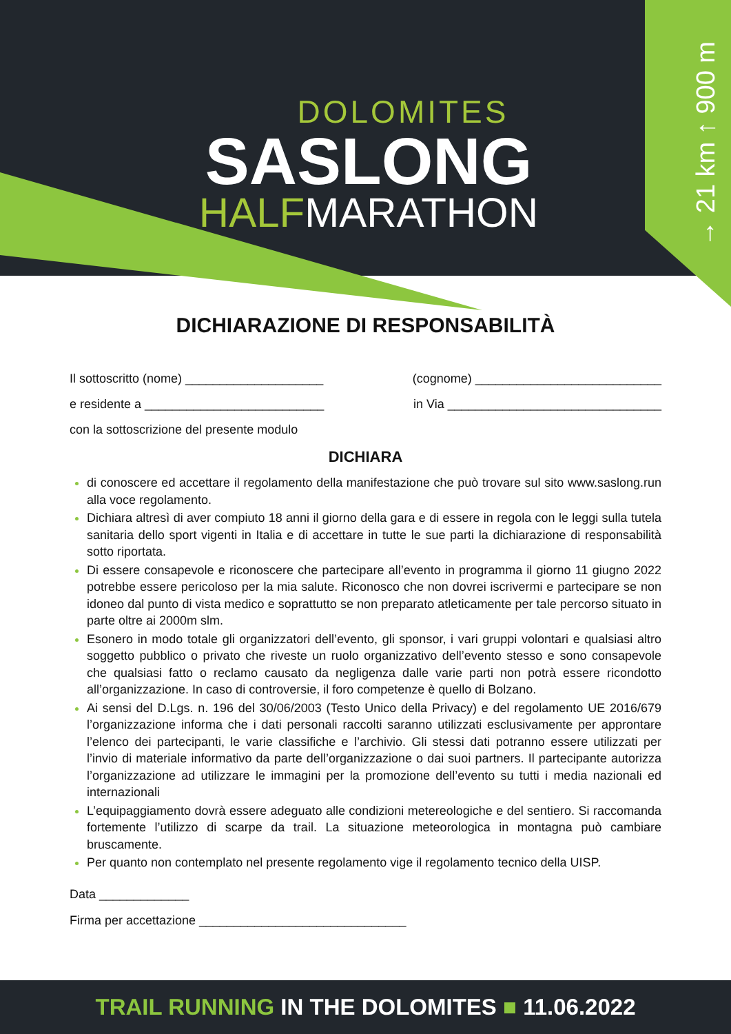→ 21 km ↑ 900 m
DOLOMITES
SASLONG
HALFMARATHON
DICHIARAZIONE DI RESPONSABILITÀ
Il sottoscritto (nome) ____________________ (cognome) ___________________________
e residente a __________________________ in Via _______________________________
con la sottoscrizione del presente modulo
DICHIARA
di conoscere ed accettare il regolamento della manifestazione che può trovare sul sito www.saslong.run alla voce regolamento.
Dichiara altresì di aver compiuto 18 anni il giorno della gara e di essere in regola con le leggi sulla tutela sanitaria dello sport vigenti in Italia e di accettare in tutte le sue parti la dichiarazione di responsabilità sotto riportata.
Di essere consapevole e riconoscere che partecipare all’evento in programma il giorno 11 giugno 2022 potrebbe essere pericoloso per la mia salute. Riconosco che non dovrei iscrivermi e partecipare se non idoneo dal punto di vista medico e soprattutto se non preparato atleticamente per tale percorso situato in parte oltre ai 2000m slm.
Esonero in modo totale gli organizzatori dell’evento, gli sponsor, i vari gruppi volontari e qualsiasi altro soggetto pubblico o privato che riveste un ruolo organizzativo dell’evento stesso e sono consapevole che qualsiasi fatto o reclamo causato da negligenza dalle varie parti non potrà essere ricondotto all’organizzazione. In caso di controversie, il foro competenze è quello di Bolzano.
Ai sensi del D.Lgs. n. 196 del 30/06/2003 (Testo Unico della Privacy) e del regolamento UE 2016/679 l’organizzazione informa che i dati personali raccolti saranno utilizzati esclusivamente per approntare l’elenco dei partecipanti, le varie classifiche e l’archivio. Gli stessi dati potranno essere utilizzati per l’invio di materiale informativo da parte dell’organizzazione o dai suoi partners. Il partecipante autorizza l’organizzazione ad utilizzare le immagini per la promozione dell’evento su tutti i media nazionali ed internazionali
L’equipaggiamento dovrà essere adeguato alle condizioni metereologiche e del sentiero. Si raccomanda fortemente l’utilizzo di scarpe da trail. La situazione meteorologica in montagna può cambiare bruscamente.
Per quanto non contemplato nel presente regolamento vige il regolamento tecnico della UISP.
Data _____________
Firma per accettazione ______________________________
TRAIL RUNNING IN THE DOLOMITES ■ 11.06.2022